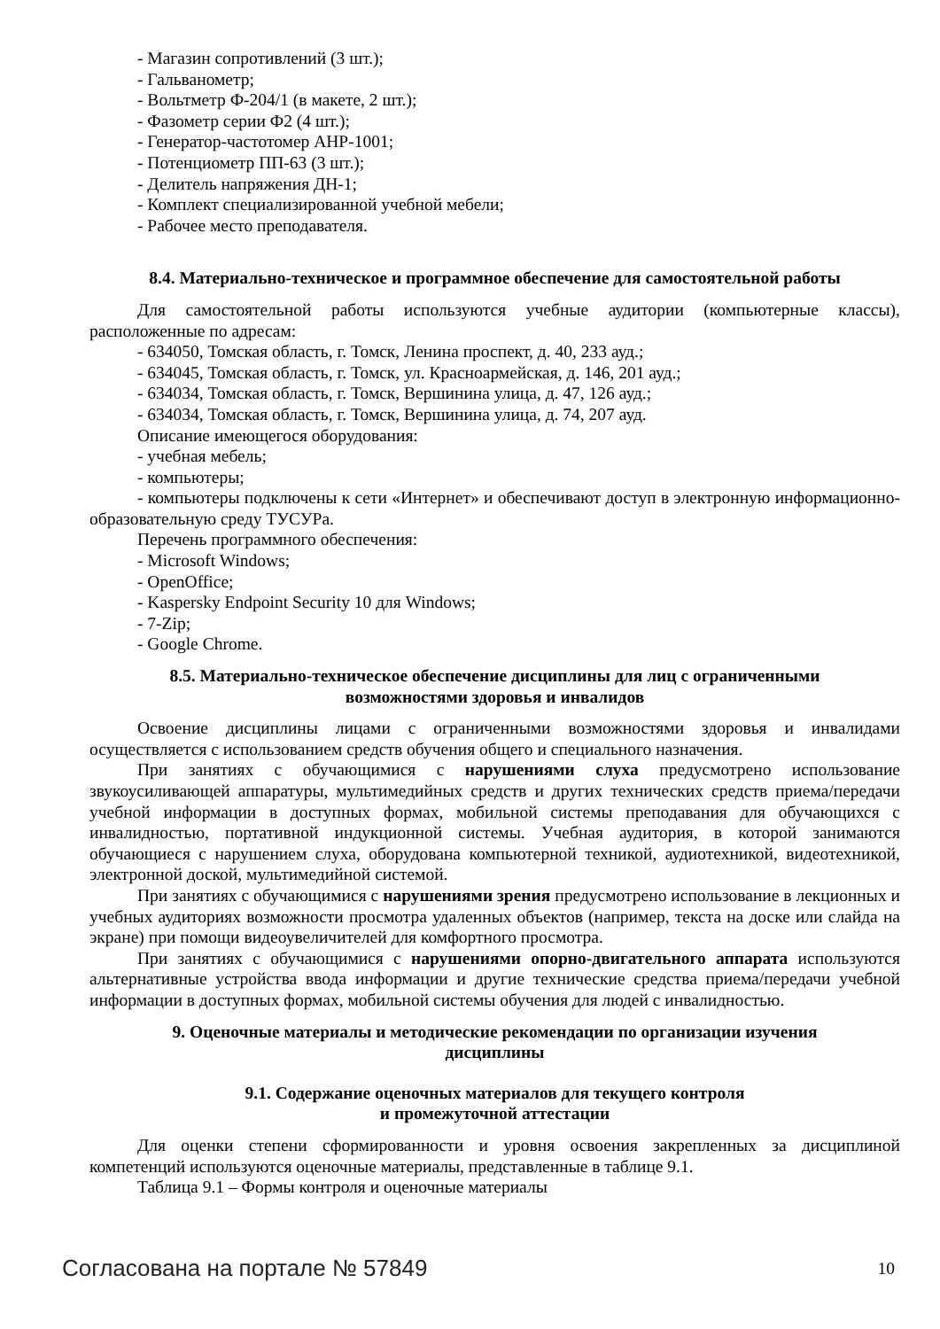- Магазин сопротивлений (3 шт.);
- Гальванометр;
- Вольтметр Ф-204/1 (в макете, 2 шт.);
- Фазометр серии Ф2 (4 шт.);
- Генератор-частотомер АНР-1001;
- Потенциометр ПП-63 (3 шт.);
- Делитель напряжения ДН-1;
- Комплект специализированной учебной мебели;
- Рабочее место преподавателя.
8.4. Материально-техническое и программное обеспечение для самостоятельной работы
Для самостоятельной работы используются учебные аудитории (компьютерные классы), расположенные по адресам:
- 634050, Томская область, г. Томск, Ленина проспект, д. 40, 233 ауд.;
- 634045, Томская область, г. Томск, ул. Красноармейская, д. 146, 201 ауд.;
- 634034, Томская область, г. Томск, Вершинина улица, д. 47, 126 ауд.;
- 634034, Томская область, г. Томск, Вершинина улица, д. 74, 207 ауд.
Описание имеющегося оборудования:
- учебная мебель;
- компьютеры;
- компьютеры подключены к сети «Интернет» и обеспечивают доступ в электронную информационно-образовательную среду ТУСУРа.
Перечень программного обеспечения:
- Microsoft Windows;
- OpenOffice;
- Kaspersky Endpoint Security 10 для Windows;
- 7-Zip;
- Google Chrome.
8.5. Материально-техническое обеспечение дисциплины для лиц с ограниченными
возможностями здоровья и инвалидов
Освоение дисциплины лицами с ограниченными возможностями здоровья и инвалидами осуществляется с использованием средств обучения общего и специального назначения.
При занятиях с обучающимися с нарушениями слуха предусмотрено использование звукоусиливающей аппаратуры, мультимедийных средств и других технических средств приема/передачи учебной информации в доступных формах, мобильной системы преподавания для обучающихся с инвалидностью, портативной индукционной системы. Учебная аудитория, в которой занимаются обучающиеся с нарушением слуха, оборудована компьютерной техникой, аудиотехникой, видеотехникой, электронной доской, мультимедийной системой.
При занятиях с обучающимися с нарушениями зрения предусмотрено использование в лекционных и учебных аудиториях возможности просмотра удаленных объектов (например, текста на доске или слайда на экране) при помощи видеоувеличителей для комфортного просмотра.
При занятиях с обучающимися с нарушениями опорно-двигательного аппарата используются альтернативные устройства ввода информации и другие технические средства приема/передачи учебной информации в доступных формах, мобильной системы обучения для людей с инвалидностью.
9. Оценочные материалы и методические рекомендации по организации изучения
дисциплины
9.1. Содержание оценочных материалов для текущего контроля
и промежуточной аттестации
Для оценки степени сформированности и уровня освоения закрепленных за дисциплиной компетенций используются оценочные материалы, представленные в таблице 9.1.
Таблица 9.1 – Формы контроля и оценочные материалы
Согласована на портале № 57849 10